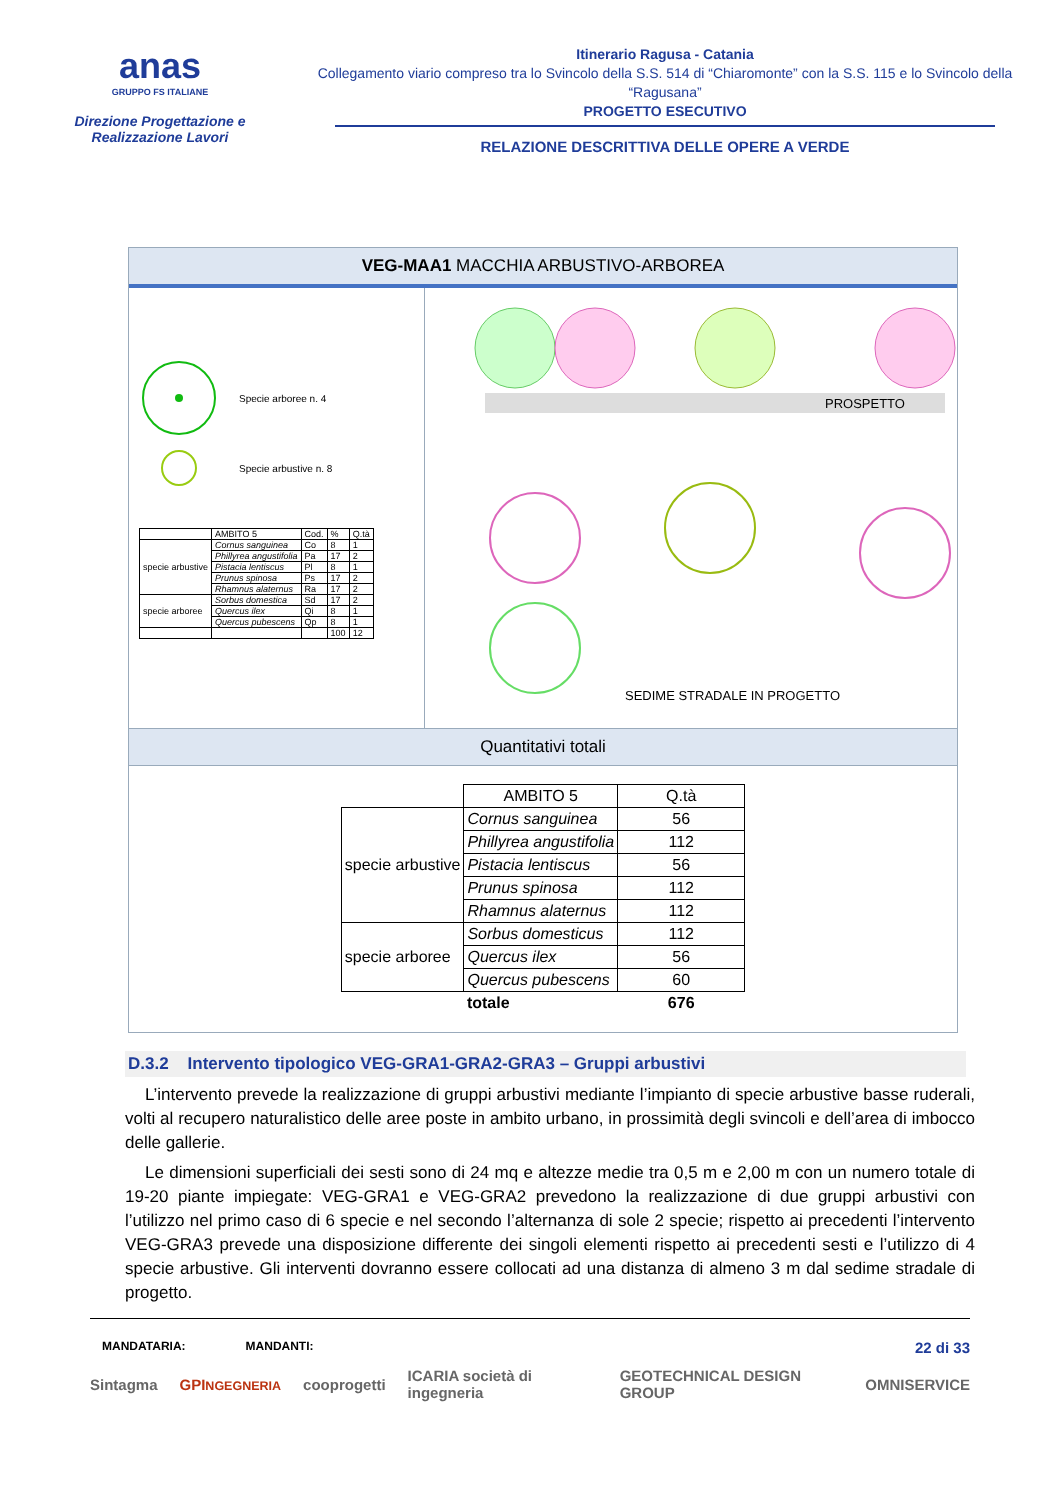anas
GRUPPO FS ITALIANE
Direzione Progettazione e Realizzazione Lavori
Itinerario Ragusa - Catania
Collegamento viario compreso tra lo Svincolo della S.S. 514 di “Chiaromonte” con la S.S. 115 e lo Svincolo della “Ragusana”
PROGETTO ESECUTIVO
RELAZIONE DESCRITTIVA DELLE OPERE A VERDE
VEG-MAA1 MACCHIA ARBUSTIVO-ARBOREA
Specie arboree n. 4
Specie arbustive n. 8
| | AMBITO 5 | Cod. | % | Q.tà |
| specie arbustive | Cornus sanguinea | Co | 8 | 1 |
| | Phillyrea angustifolia | Pa | 17 | 2 |
| | Pistacia lentiscus | Pl | 8 | 1 |
| | Prunus spinosa | Ps | 17 | 2 |
| | Rhamnus alaternus | Ra | 17 | 2 |
| specie arboree | Sorbus domestica | Sd | 17 | 2 |
| | Quercus ilex | Qi | 8 | 1 |
| | Quercus pubescens | Qp | 8 | 1 |
| | | | 100 | 12 |
PROSPETTO
SEDIME STRADALE IN PROGETTO
Quantitativi totali
| | AMBITO 5 | Q.tà |
| specie arbustive | Cornus sanguinea | 56 |
| | Phillyrea angustifolia | 112 |
| | Pistacia lentiscus | 56 |
| | Prunus spinosa | 112 |
| | Rhamnus alaternus | 112 |
| specie arboree | Sorbus domesticus | 112 |
| | Quercus ilex | 56 |
| | Quercus pubescens | 60 |
| | totale | 676 |
D.3.2 Intervento tipologico VEG-GRA1-GRA2-GRA3 – Gruppi arbustivi
L’intervento prevede la realizzazione di gruppi arbustivi mediante l’impianto di specie arbustive basse ruderali, volti al recupero naturalistico delle aree poste in ambito urbano, in prossimità degli svincoli e dell’area di imbocco delle gallerie.
Le dimensioni superficiali dei sesti sono di 24 mq e altezze medie tra 0,5 m e 2,00 m con un numero totale di 19-20 piante impiegate: VEG-GRA1 e VEG-GRA2 prevedono la realizzazione di due gruppi arbustivi con l’utilizzo nel primo caso di 6 specie e nel secondo l’alternanza di sole 2 specie; rispetto ai precedenti l’intervento VEG-GRA3 prevede una disposizione differente dei singoli elementi rispetto ai precedenti sesti e l’utilizzo di 4 specie arbustive. Gli interventi dovranno essere collocati ad una distanza di almeno 3 m dal sedime stradale di progetto.
MANDATARIA: MANDANTI: 22 di 33
Sintagma GPINGEGNERIA cooprogetti ICARIA società di ingegneria GEOTECHNICAL DESIGN GROUP OMNISERVICE